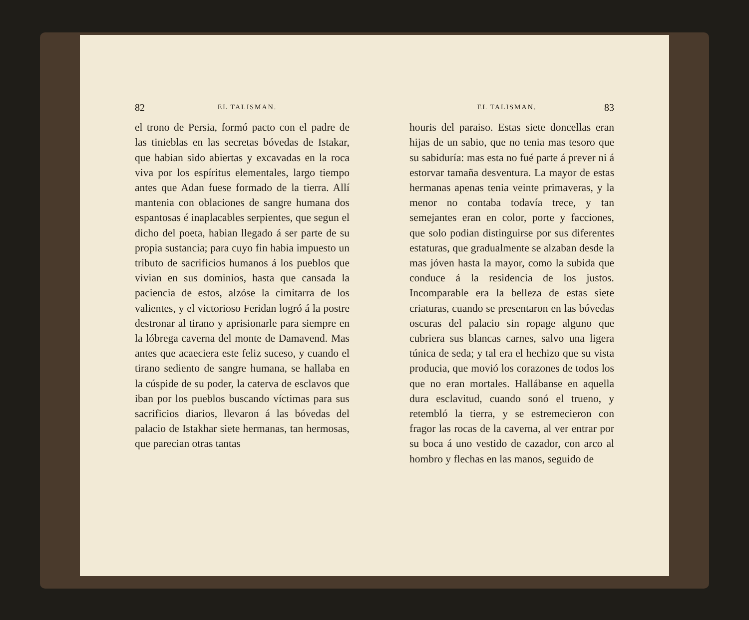82 EL TALISMAN.
el trono de Persia, formó pacto con el padre de las tinieblas en las secretas bóvedas de Istakar, que habian sido abiertas y excavadas en la roca viva por los espíritus elementales, largo tiempo antes que Adan fuese formado de la tierra. Allí mantenia con oblaciones de sangre humana dos espantosas é inaplacables serpientes, que segun el dicho del poeta, habian llegado á ser parte de su propia sustancia; para cuyo fin habia impuesto un tributo de sacrificios humanos á los pueblos que vivian en sus dominios, hasta que cansada la paciencia de estos, alzóse la cimitarra de los valientes, y el victorioso Feridan logró á la postre destronar al tirano y aprisionarle para siempre en la lóbrega caverna del monte de Damavend. Mas antes que acaeciera este feliz suceso, y cuando el tirano sediento de sangre humana, se hallaba en la cúspide de su poder, la caterva de esclavos que iban por los pueblos buscando víctimas para sus sacrificios diarios, llevaron á las bóvedas del palacio de Istakhar siete hermanas, tan hermosas, que parecian otras tantas
EL TALISMAN. 83
houris del paraiso. Estas siete doncellas eran hijas de un sabio, que no tenia mas tesoro que su sabiduría: mas esta no fué parte á prever ni á estorvar tamaña desventura. La mayor de estas hermanas apenas tenia veinte primaveras, y la menor no contaba todavía trece, y tan semejantes eran en color, porte y facciones, que solo podian distinguirse por sus diferentes estaturas, que gradualmente se alzaban desde la mas jóven hasta la mayor, como la subida que conduce á la residencia de los justos. Incomparable era la belleza de estas siete criaturas, cuando se presentaron en las bóvedas oscuras del palacio sin ropage alguno que cubriera sus blancas carnes, salvo una ligera túnica de seda; y tal era el hechizo que su vista producia, que movió los corazones de todos los que no eran mortales. Hallábanse en aquella dura esclavitud, cuando sonó el trueno, y retembló la tierra, y se estremecieron con fragor las rocas de la caverna, al ver entrar por su boca á uno vestido de cazador, con arco al hombro y flechas en las manos, seguido de